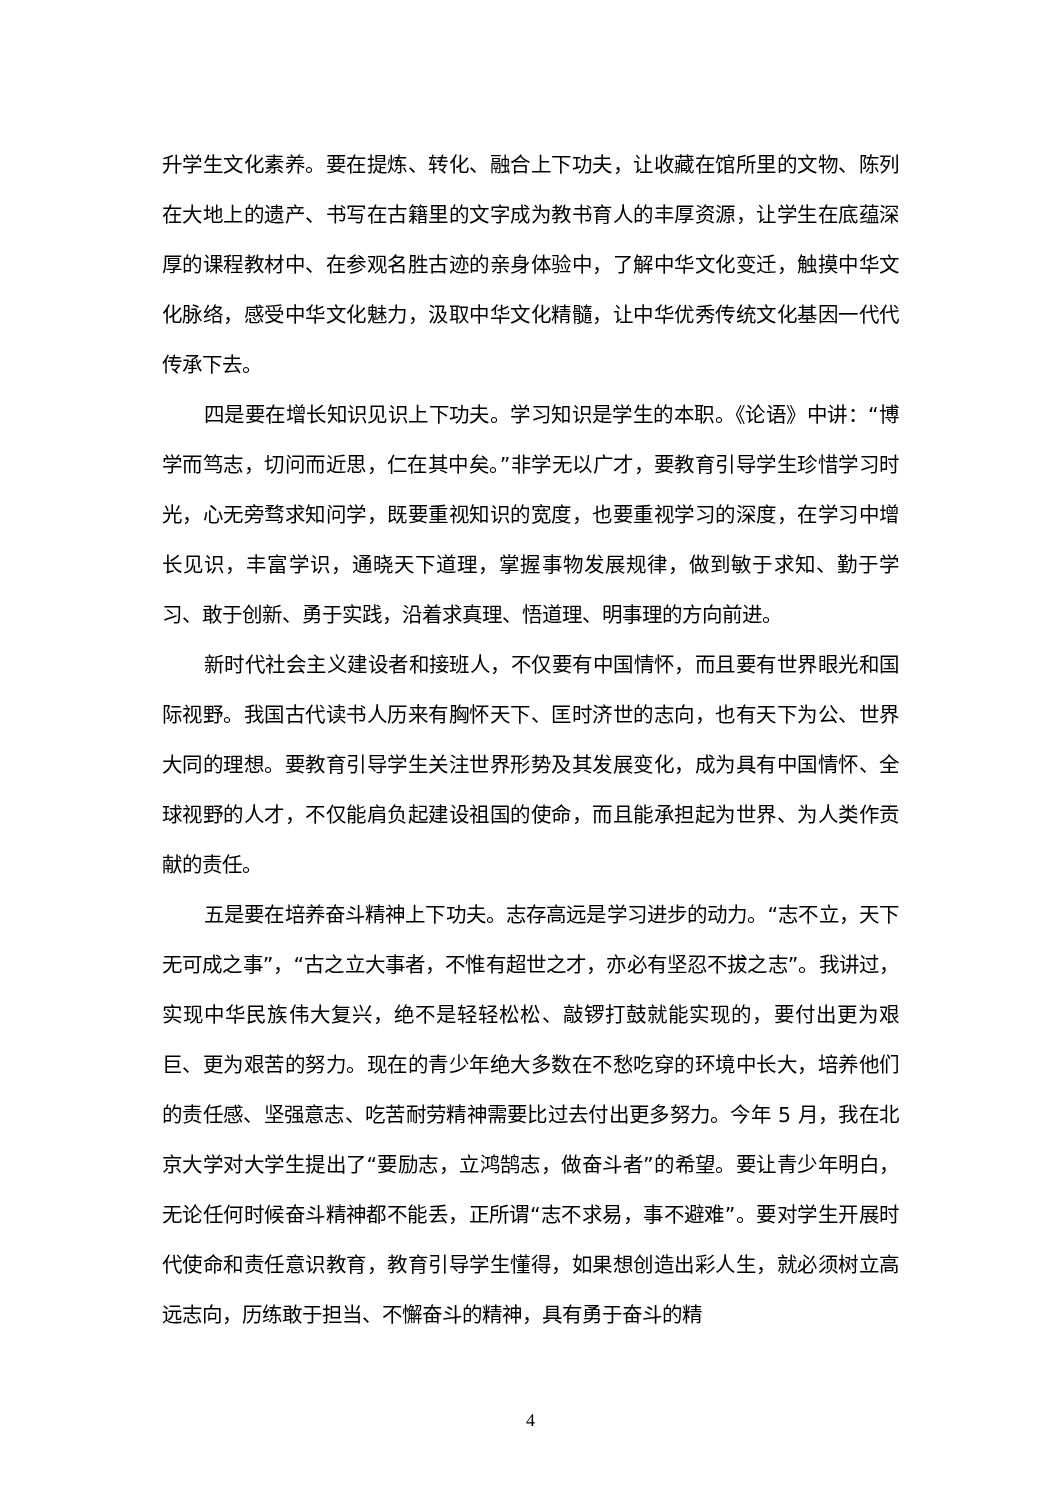升学生文化素养。要在提炼、转化、融合上下功夫，让收藏在馆所里的文物、陈列在大地上的遗产、书写在古籍里的文字成为教书育人的丰厚资源，让学生在底蕴深厚的课程教材中、在参观名胜古迹的亲身体验中，了解中华文化变迁，触摸中华文化脉络，感受中华文化魅力，汲取中华文化精髓，让中华优秀传统文化基因一代代传承下去。
四是要在增长知识见识上下功夫。学习知识是学生的本职。《论语》中讲：“博学而笃志，切问而近思，仁在其中矣。”非学无以广才，要教育引导学生珍惜学习时光，心无旁骛求知问学，既要重视知识的宽度，也要重视学习的深度，在学习中增长见识，丰富学识，通晓天下道理，掌握事物发展规律，做到敏于求知、勤于学习、敢于创新、勇于实践，沿着求真理、悟道理、明事理的方向前进。
新时代社会主义建设者和接班人，不仅要有中国情怀，而且要有世界眼光和国际视野。我国古代读书人历来有胸怀天下、匡时济世的志向，也有天下为公、世界大同的理想。要教育引导学生关注世界形势及其发展变化，成为具有中国情怀、全球视野的人才，不仅能肩负起建设祖国的使命，而且能承担起为世界、为人类作贡献的责任。
五是要在培养奋斗精神上下功夫。志存高远是学习进步的动力。“志不立，天下无可成之事”，“古之立大事者，不惟有超世之才，亦必有坚忍不拔之志”。我讲过，实现中华民族伟大复兴，绝不是轻轻松松、敲锣打鼓就能实现的，要付出更为艰巨、更为艰苦的努力。现在的青少年绝大多数在不愁吃穿的环境中长大，培养他们的责任感、坚强意志、吃苦耐劳精神需要比过去付出更多努力。今年 5 月，我在北京大学对大学生提出了“要励志，立鸿鹄志，做奋斗者”的希望。要让青少年明白，无论任何时候奋斗精神都不能丢，正所谓“志不求易，事不避难”。要对学生开展时代使命和责任意识教育，教育引导学生懂得，如果想创造出彩人生，就必须树立高远志向，历练敢于担当、不懈奋斗的精神，具有勇于奋斗的精
4